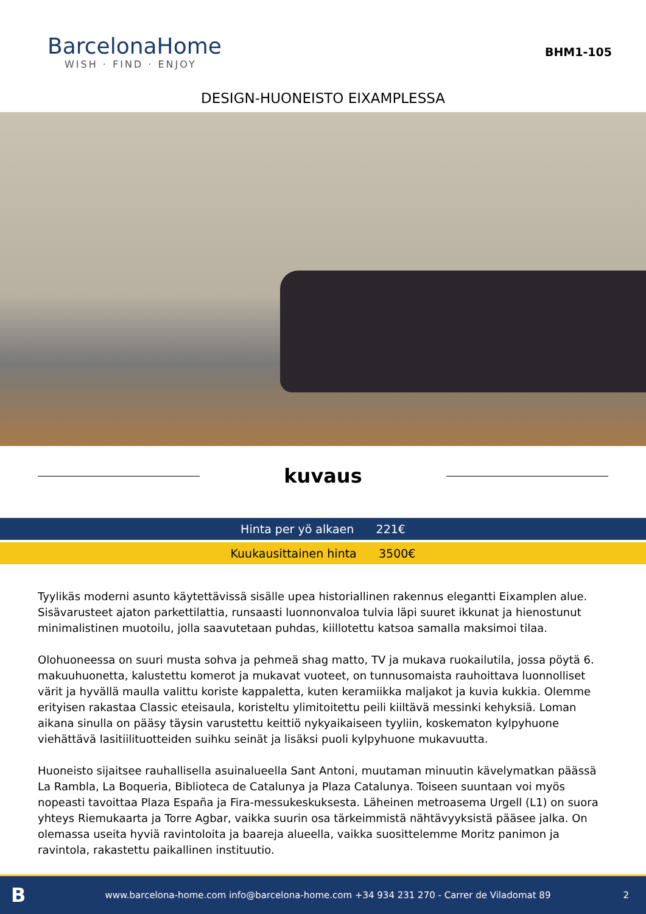BarcelonaHome
WISH · FIND · ENJOY
BHM1-105
DESIGN-HUONEISTO EIXAMPLESSA
kuvaus
Hinta per yö alkaen 221€
Kuukausittainen hinta 3500€
Tyylikäs moderni asunto käytettävissä sisälle upea historiallinen rakennus elegantti Eixamplen alue. Sisävarusteet ajaton parkettilattia, runsaasti luonnonvaloa tulvia läpi suuret ikkunat ja hienostunut minimalistinen muotoilu, jolla saavutetaan puhdas, kiillotettu katsoa samalla maksimoi tilaa.
Olohuoneessa on suuri musta sohva ja pehmeä shag matto, TV ja mukava ruokailutila, jossa pöytä 6. makuuhuonetta, kalustettu komerot ja mukavat vuoteet, on tunnusomaista rauhoittava luonnolliset värit ja hyvällä maulla valittu koriste kappaletta, kuten keramiikka maljakot ja kuvia kukkia. Olemme erityisen rakastaa Classic eteisaula, koristeltu ylimitoitettu peili kiiltävä messinki kehyksiä. Loman aikana sinulla on pääsy täysin varustettu keittiö nykyaikaiseen tyyliin, koskematon kylpyhuone viehättävä lasitiilituotteiden suihku seinät ja lisäksi puoli kylpyhuone mukavuutta.
Huoneisto sijaitsee rauhallisella asuinalueella Sant Antoni, muutaman minuutin kävelymatkan päässä La Rambla, La Boqueria, Biblioteca de Catalunya ja Plaza Catalunya. Toiseen suuntaan voi myös nopeasti tavoittaa Plaza España ja Fira-messukeskuksesta. Läheinen metroasema Urgell (L1) on suora yhteys Riemukaarta ja Torre Agbar, vaikka suurin osa tärkeimmistä nähtävyyksistä pääsee jalka. On olemassa useita hyviä ravintoloita ja baareja alueella, vaikka suosittelemme Moritz panimon ja ravintola, rakastettu paikallinen instituutio.
Bwww.barcelona-home.com info@barcelona-home.com +34 934 231 270 - Carrer de Viladomat 89 2